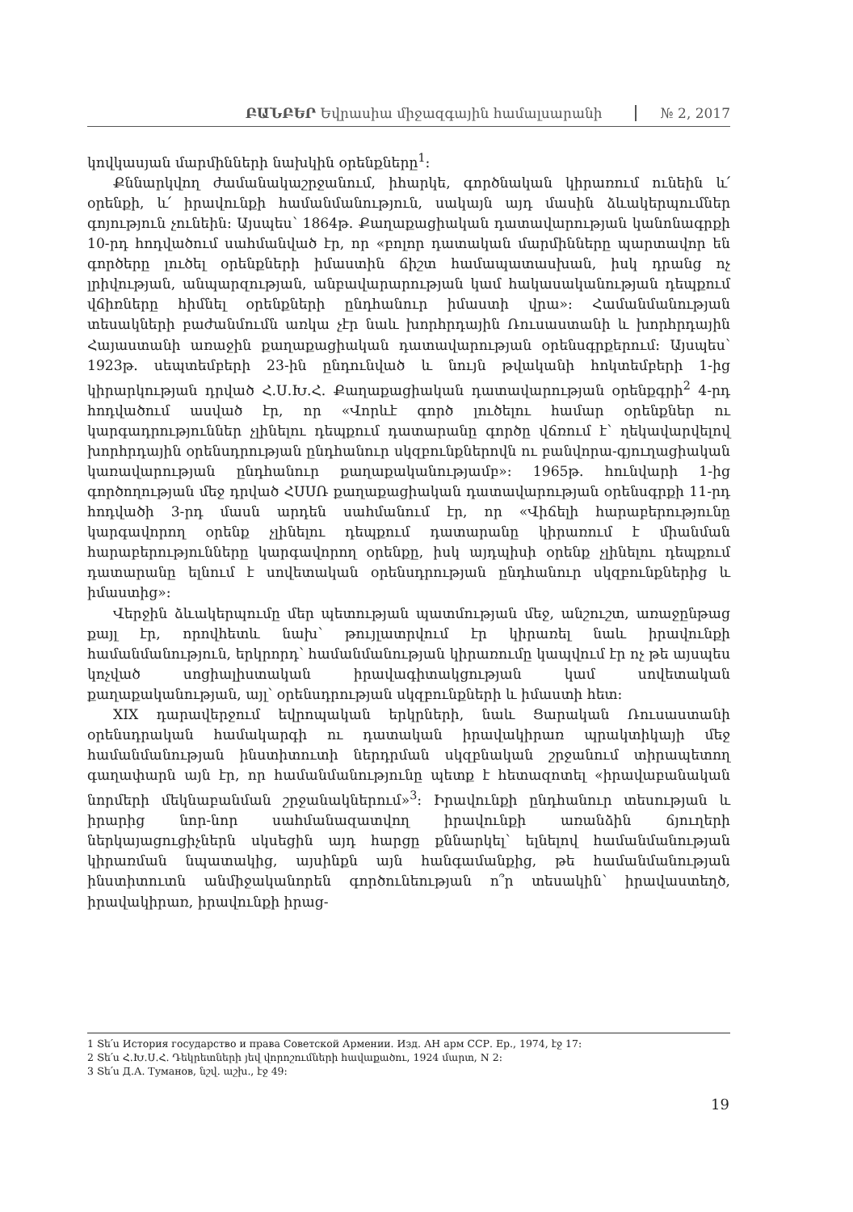ԲԱՆԲԵՐ Եվրասիա միջազգային համալսարանի № 2, 2017
կովկասյան մարմինների նախկին օրենքները<sup>1</sup>:
Քննարկվող ժամանակաշրջանում, իհարկե, գործնական կիրառում ունեին և՛ օրենքի, և՛ իրավունքի համանմանություն, սակայն այդ մասին ձևակերպումներ գոյություն չունեին: Այսպես՝ 1864թ. Քաղաքացիական դատավարության կանոնագրքի 10-րդ հոդվածում սահմանված էր, որ «բոլոր դատական մարմինները պարտավոր են գործերը լուծել օրենքների իմաստին ճիշտ համապատասխան, իսկ դրանց ոչ լրիվության, անպարզության, անբավարարության կամ հակասականության դեպքում վճիռները հիմնել օրենքների ընդհանուր իմաստի վրա»: Համանմանության տեսակների բաժանմումն առկա չէր նաև խորհրդային Ռուսաստանի և խորհրդային Հայաստանի առաջին քաղաքացիական դատավարության օրենսգրքերում: Այսպես՝ 1923թ. սեպտեմբերի 23-ին ընդունված և նույն թվականի հոկտեմբերի 1-ից կիրարկության դրված Հ.Ս.Խ.Հ. Քաղաքացիական դատավարության օրենքգրի<sup>2</sup> 4-րդ հոդվածում ասված էր, որ «Վորևէ գործ լուծելու համար օրենքներ ու կարգադրություններ չլինելու դեպքում դատարանը գործը վճռում է՝ ղեկավարվելով խորհրդային օրենսդրության ընդհանուր սկզբունքներովն ու բանվորա-գյուղացիական կառավարության ընդհանուր քաղաքականությամբ»: 1965թ. հունվարի 1-ից գործողության մեջ դրված ՀՍՍՌ քաղաքացիական դատավարության օրենսգրքի 11-րդ հոդվածի 3-րդ մասն արդեն սահմանում էր, որ «Վիճելի հարաբերությունը կարգավորող օրենք չլինելու դեպքում դատարանը կիրառում է միանման հարաբերությունները կարգավորող օրենքը, իսկ այդպիսի օրենք չլինելու դեպքում դատարանը ելնում է սովետական օրենսդրության ընդհանուր սկզբունքներից և իմաստից»:
Վերջին ձևակերպումը մեր պետության պատմության մեջ, անշուշտ, առաջընթաց քայլ էր, որովհետև նախ՝ թույլատրվում էր կիրառել նաև իրավունքի համանմանություն, երկրորդ՝ համանմանության կիրառումը կապվում էր ոչ թե այսպես կոչված սոցիալիստական իրավագիտակցության կամ սովետական քաղաքականության, այլ՝ օրենսդրության սկզբունքների և իմաստի հետ:
XIX դարավերջում եվրոպական երկրների, նաև Ցարական Ռուսաստանի օրենսդրական համակարգի ու դատական իրավակիրառ պրակտիկայի մեջ համանմանության ինստիտուտի ներդրման սկզբնական շրջանում տիրապետող գաղափարն այն էր, որ համանմանությունը պետք է հետազոտել «իրավաբանական նորմերի մեկնաբանման շրջանակներում»<sup>3</sup>: Իրավունքի ընդհանուր տեսության և իրարից նոր-նոր սահմանազատվող իրավունքի առանձին ճյուղերի ներկայացուցիչներն սկսեցին այդ հարցը քննարկել՝ ելնելով համանմանության կիրառման նպատակից, այսինքն այն հանգամանքից, թե համանմանության ինստիտուտն անմիջականորեն գործունեության ո՞ր տեսակին՝ իրավաստեղծ, իրավակիրառ, իրավունքի իրաց-
1 Տե՛ս История государство и права Советской Армении. Изд. АН арм ССР. Ер., 1974, էջ 17:
2 Տե՛ս Հ.Խ.Ս.Հ. Դեկրետների յեվ վորոշումների հավաքածու, 1924 մարտ, N 2:
3 Տե՛ս Д.А. Туманов, նշվ. աշխ., էջ 49:
19